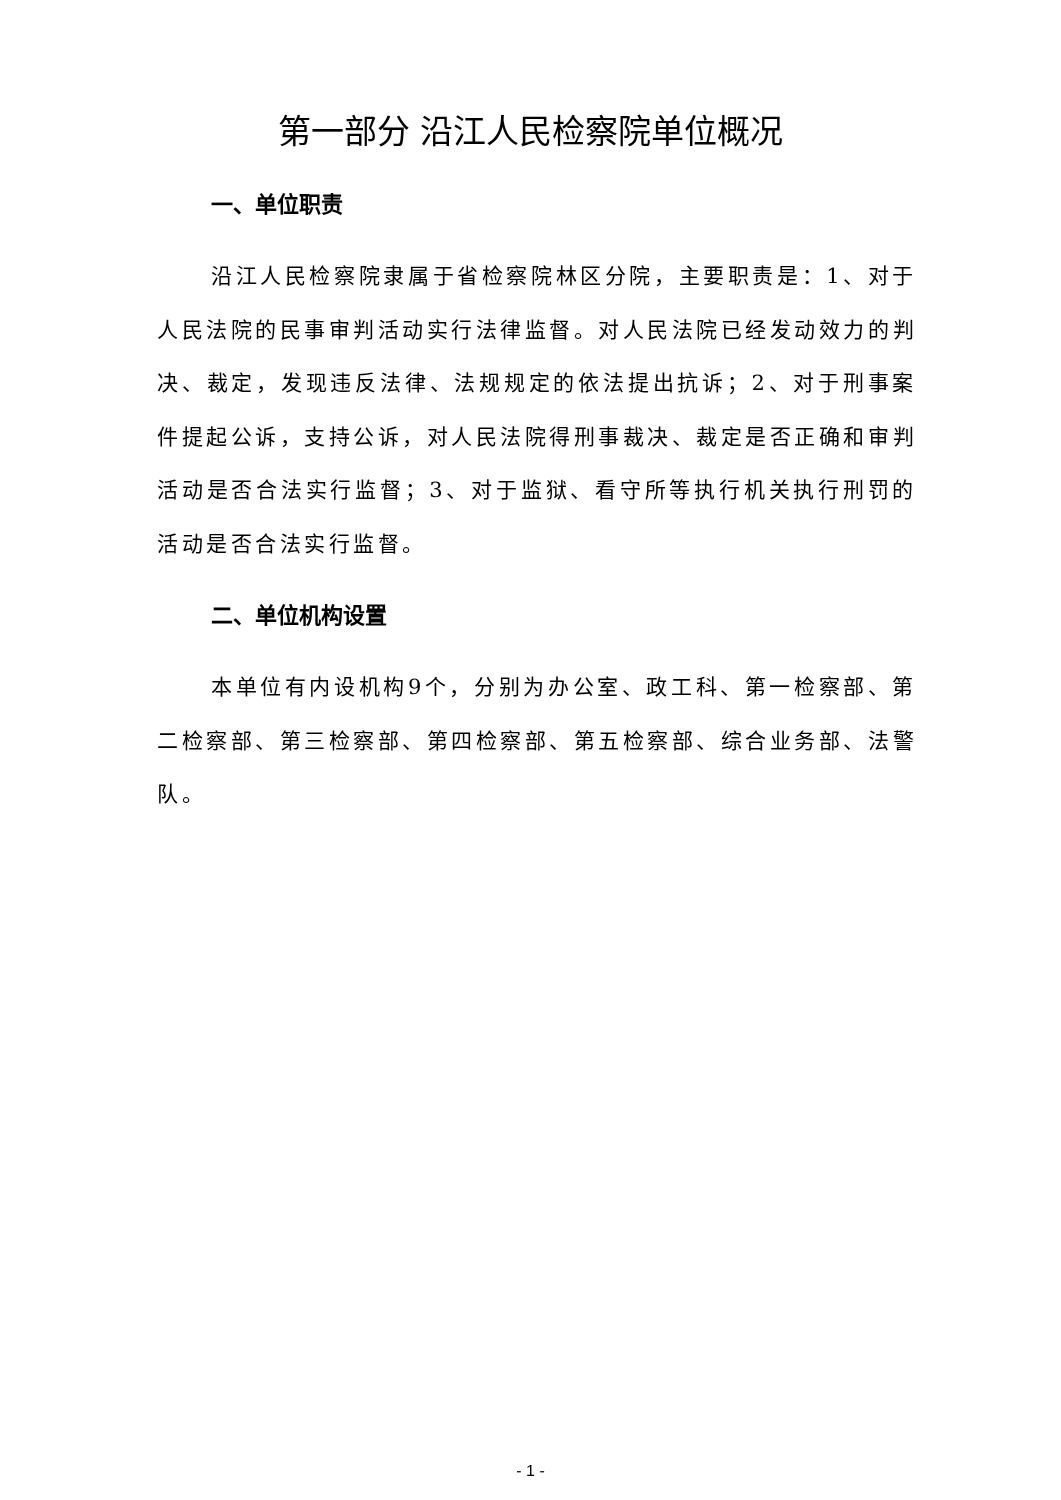第一部分 沿江人民检察院单位概况
一、单位职责
沿江人民检察院隶属于省检察院林区分院，主要职责是：1、对于人民法院的民事审判活动实行法律监督。对人民法院已经发动效力的判决、裁定，发现违反法律、法规规定的依法提出抗诉；2、对于刑事案件提起公诉，支持公诉，对人民法院得刑事裁决、裁定是否正确和审判活动是否合法实行监督；3、对于监狱、看守所等执行机关执行刑罚的活动是否合法实行监督。
二、单位机构设置
本单位有内设机构9个，分别为办公室、政工科、第一检察部、第二检察部、第三检察部、第四检察部、第五检察部、综合业务部、法警队。
- 1 -